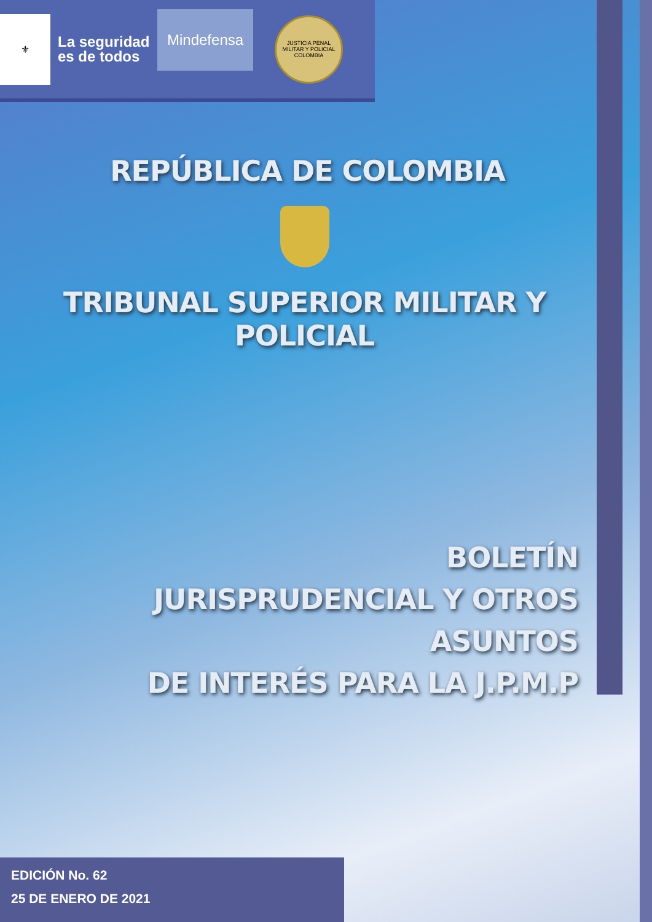⚜
La seguridad
es de todos
Mindefensa
JUSTICIA PENAL MILITAR Y POLICIAL
COLOMBIA
REPÚBLICA DE COLOMBIA
TRIBUNAL SUPERIOR MILITAR Y POLICIAL
BOLETÍN
JURISPRUDENCIAL Y OTROS ASUNTOS
DE INTERÉS PARA LA J.P.M.P
EDICIÓN No. 62
25 DE ENERO DE 2021